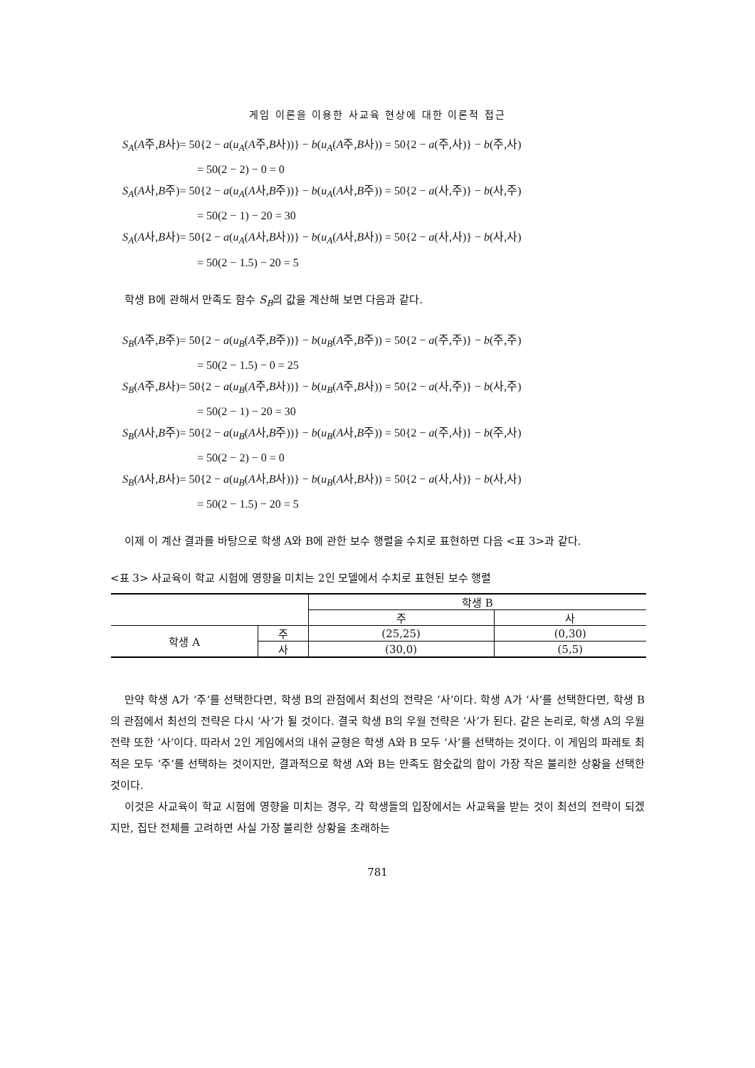게임 이론을 이용한 사교육 현상에 대한 이론적 접근
S<sub>A</sub>(A주,B사)= 50{2 − a(u<sub>A</sub>(A주,B사))} − b(u<sub>A</sub>(A주,B사)) = 50{2 − a(주,사)} − b(주,사)
= 50(2 − 2) − 0 = 0
S<sub>A</sub>(A사,B주)= 50{2 − a(u<sub>A</sub>(A사,B주))} − b(u<sub>A</sub>(A사,B주)) = 50{2 − a(사,주)} − b(사,주)
= 50(2 − 1) − 20 = 30
S<sub>A</sub>(A사,B사)= 50{2 − a(u<sub>A</sub>(A사,B사))} − b(u<sub>A</sub>(A사,B사)) = 50{2 − a(사,사)} − b(사,사)
= 50(2 − 1.5) − 20 = 5
학생 B에 관해서 만족도 함수 S<sub>B</sub>의 값을 계산해 보면 다음과 같다.
S<sub>B</sub>(A주,B주)= 50{2 − a(u<sub>B</sub>(A주,B주))} − b(u<sub>B</sub>(A주,B주)) = 50{2 − a(주,주)} − b(주,주)
= 50(2 − 1.5) − 0 = 25
S<sub>B</sub>(A주,B사)= 50{2 − a(u<sub>B</sub>(A주,B사))} − b(u<sub>B</sub>(A주,B사)) = 50{2 − a(사,주)} − b(사,주)
= 50(2 − 1) − 20 = 30
S<sub>B</sub>(A사,B주)= 50{2 − a(u<sub>B</sub>(A사,B주))} − b(u<sub>B</sub>(A사,B주)) = 50{2 − a(주,사)} − b(주,사)
= 50(2 − 2) − 0 = 0
S<sub>B</sub>(A사,B사)= 50{2 − a(u<sub>B</sub>(A사,B사))} − b(u<sub>B</sub>(A사,B사)) = 50{2 − a(사,사)} − b(사,사)
= 50(2 − 1.5) − 20 = 5
이제 이 계산 결과를 바탕으로 학생 A와 B에 관한 보수 행렬을 수치로 표현하면 다음 <표 3>과 같다.
<표 3> 사교육이 학교 시험에 영향을 미치는 2인 모델에서 수치로 표현된 보수 행렬
| | | 학생 B | |
| | | 주 | 사 |
| 학생 A | 주 | (25,25) | (0,30) |
| | 사 | (30,0) | (5,5) |
만약 학생 A가 ‘주’를 선택한다면, 학생 B의 관점에서 최선의 전략은 ‘사’이다. 학생 A가 ‘사’를 선택한다면, 학생 B의 관점에서 최선의 전략은 다시 ‘사’가 될 것이다. 결국 학생 B의 우월 전략은 ‘사’가 된다. 같은 논리로, 학생 A의 우월 전략 또한 ‘사’이다. 따라서 2인 게임에서의 내쉬 균형은 학생 A와 B 모두 ‘사’를 선택하는 것이다. 이 게임의 파레토 최적은 모두 ‘주’를 선택하는 것이지만, 결과적으로 학생 A와 B는 만족도 함숫값의 합이 가장 작은 불리한 상황을 선택한 것이다.
이것은 사교육이 학교 시험에 영향을 미치는 경우, 각 학생들의 입장에서는 사교육을 받는 것이 최선의 전략이 되겠지만, 집단 전체를 고려하면 사실 가장 불리한 상황을 초래하는
781